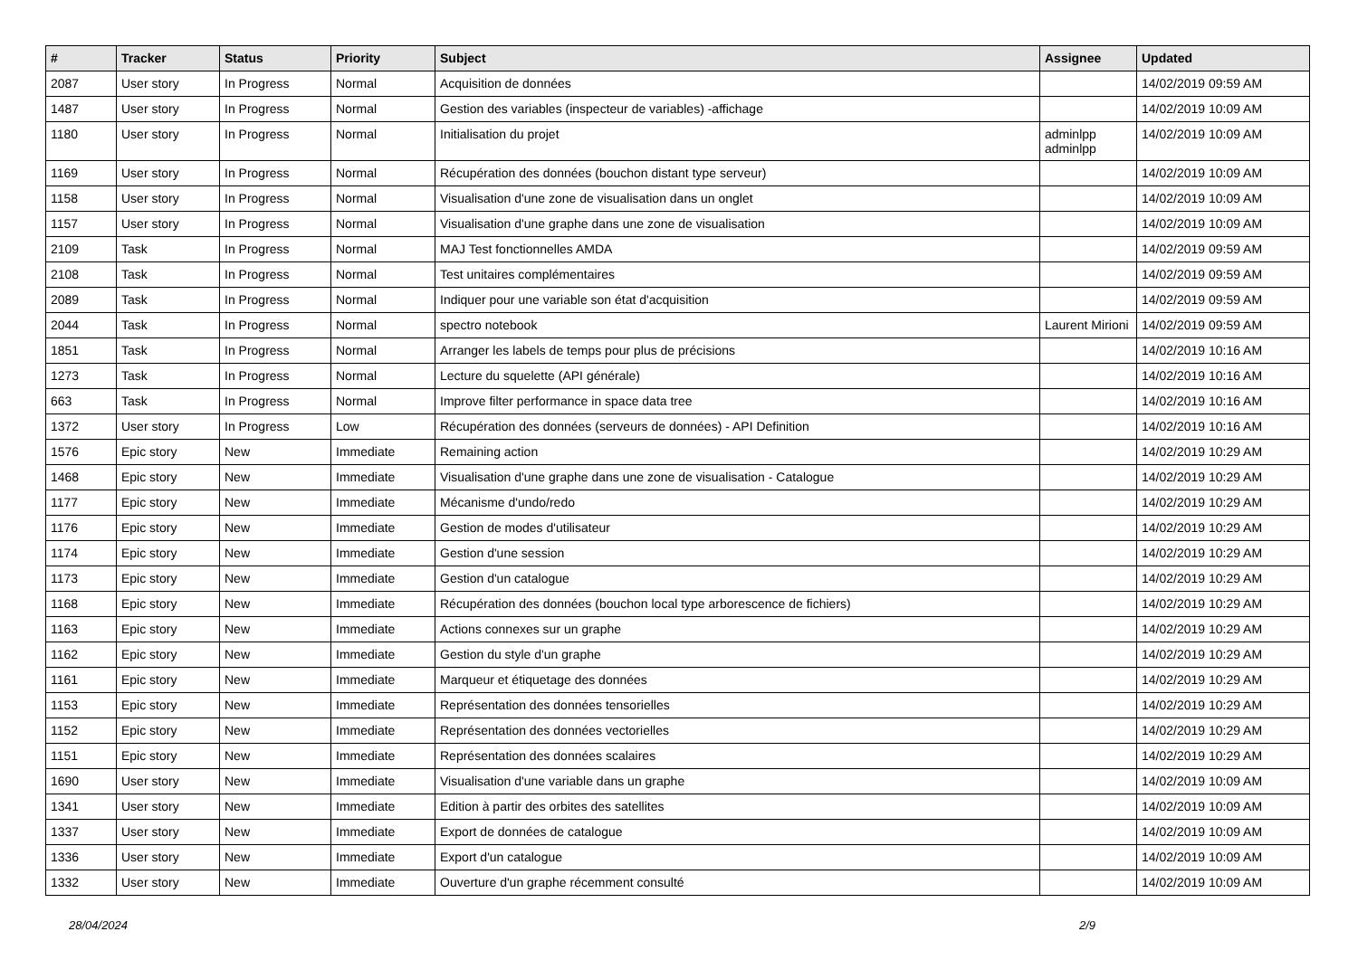| # | Tracker | Status | Priority | Subject | Assignee | Updated |
| --- | --- | --- | --- | --- | --- | --- |
| 2087 | User story | In Progress | Normal | Acquisition de données | | 14/02/2019 09:59 AM |
| 1487 | User story | In Progress | Normal | Gestion des variables (inspecteur de variables) -affichage | | 14/02/2019 10:09 AM |
| 1180 | User story | In Progress | Normal | Initialisation du projet | adminlpp adminlpp | 14/02/2019 10:09 AM |
| 1169 | User story | In Progress | Normal | Récupération des données (bouchon distant type serveur) | | 14/02/2019 10:09 AM |
| 1158 | User story | In Progress | Normal | Visualisation d'une zone de visualisation dans un onglet | | 14/02/2019 10:09 AM |
| 1157 | User story | In Progress | Normal | Visualisation d'une graphe dans une zone de visualisation | | 14/02/2019 10:09 AM |
| 2109 | Task | In Progress | Normal | MAJ Test fonctionnelles AMDA | | 14/02/2019 09:59 AM |
| 2108 | Task | In Progress | Normal | Test unitaires complémentaires | | 14/02/2019 09:59 AM |
| 2089 | Task | In Progress | Normal | Indiquer pour une variable son état d'acquisition | | 14/02/2019 09:59 AM |
| 2044 | Task | In Progress | Normal | spectro notebook | Laurent Mirioni | 14/02/2019 09:59 AM |
| 1851 | Task | In Progress | Normal | Arranger les labels de temps pour plus de précisions | | 14/02/2019 10:16 AM |
| 1273 | Task | In Progress | Normal | Lecture du squelette (API générale) | | 14/02/2019 10:16 AM |
| 663 | Task | In Progress | Normal | Improve filter performance in space data tree | | 14/02/2019 10:16 AM |
| 1372 | User story | In Progress | Low | Récupération des données (serveurs de données) - API Definition | | 14/02/2019 10:16 AM |
| 1576 | Epic story | New | Immediate | Remaining action | | 14/02/2019 10:29 AM |
| 1468 | Epic story | New | Immediate | Visualisation d'une graphe dans une zone de visualisation - Catalogue | | 14/02/2019 10:29 AM |
| 1177 | Epic story | New | Immediate | Mécanisme d'undo/redo | | 14/02/2019 10:29 AM |
| 1176 | Epic story | New | Immediate | Gestion de modes d'utilisateur | | 14/02/2019 10:29 AM |
| 1174 | Epic story | New | Immediate | Gestion d'une session | | 14/02/2019 10:29 AM |
| 1173 | Epic story | New | Immediate | Gestion d'un catalogue | | 14/02/2019 10:29 AM |
| 1168 | Epic story | New | Immediate | Récupération des données (bouchon local type arborescence de fichiers) | | 14/02/2019 10:29 AM |
| 1163 | Epic story | New | Immediate | Actions connexes sur un graphe | | 14/02/2019 10:29 AM |
| 1162 | Epic story | New | Immediate | Gestion du style d'un graphe | | 14/02/2019 10:29 AM |
| 1161 | Epic story | New | Immediate | Marqueur et étiquetage des données | | 14/02/2019 10:29 AM |
| 1153 | Epic story | New | Immediate | Représentation des données tensorielles | | 14/02/2019 10:29 AM |
| 1152 | Epic story | New | Immediate | Représentation des données vectorielles | | 14/02/2019 10:29 AM |
| 1151 | Epic story | New | Immediate | Représentation des données scalaires | | 14/02/2019 10:29 AM |
| 1690 | User story | New | Immediate | Visualisation d'une variable dans un graphe | | 14/02/2019 10:09 AM |
| 1341 | User story | New | Immediate | Edition à partir des orbites des satellites | | 14/02/2019 10:09 AM |
| 1337 | User story | New | Immediate | Export de données de catalogue | | 14/02/2019 10:09 AM |
| 1336 | User story | New | Immediate | Export d'un catalogue | | 14/02/2019 10:09 AM |
| 1332 | User story | New | Immediate | Ouverture d'un graphe récemment consulté | | 14/02/2019 10:09 AM |
28/04/2024 2/9